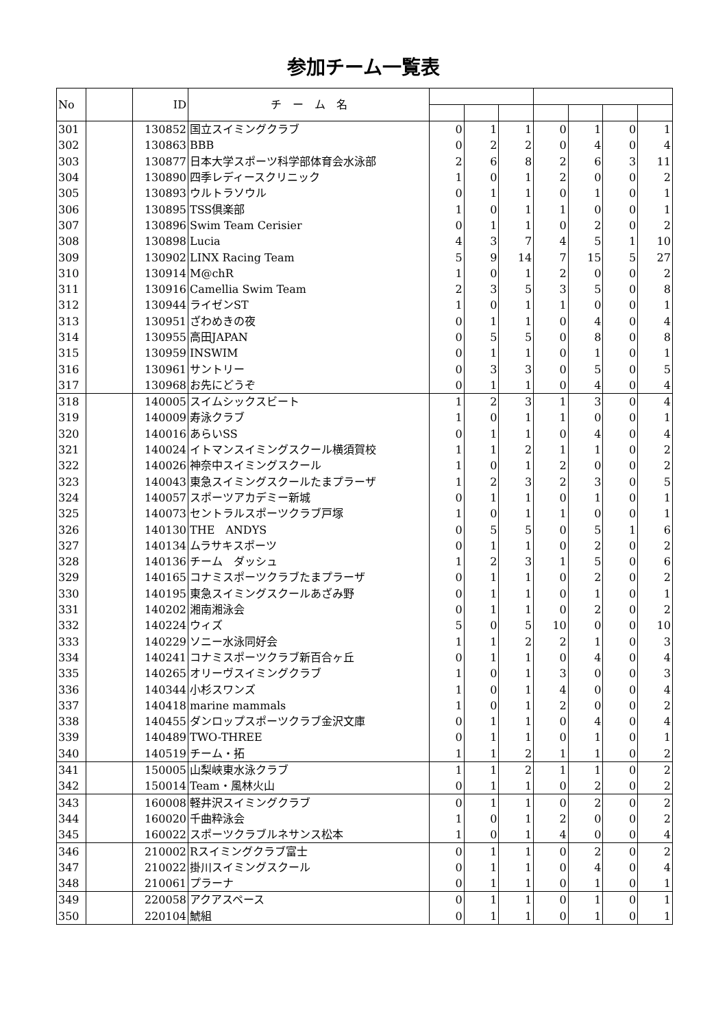参加チーム一覧表
| No | | ID | チ ー ム 名 | | | | | | | |
| --- | --- | --- | --- | --- | --- | --- | --- | --- | --- | --- |
| 301 | | 130852 | 国立スイミングクラブ | 0 | 1 | 1 | 0 | 1 | 0 | 1 |
| 302 | | 130863 | BBB | 0 | 2 | 2 | 0 | 4 | 0 | 4 |
| 303 | | 130877 | 日本大学スポーツ科学部体育会水泳部 | 2 | 6 | 8 | 2 | 6 | 3 | 11 |
| 304 | | 130890 | 四季レディースクリニック | 1 | 0 | 1 | 2 | 0 | 0 | 2 |
| 305 | | 130893 | ウルトラソウル | 0 | 1 | 1 | 0 | 1 | 0 | 1 |
| 306 | | 130895 | TSS倶楽部 | 1 | 0 | 1 | 1 | 0 | 0 | 1 |
| 307 | | 130896 | Swim Team Cerisier | 0 | 1 | 1 | 0 | 2 | 0 | 2 |
| 308 | | 130898 | Lucia | 4 | 3 | 7 | 4 | 5 | 1 | 10 |
| 309 | | 130902 | LINX Racing Team | 5 | 9 | 14 | 7 | 15 | 5 | 27 |
| 310 | | 130914 | M@chR | 1 | 0 | 1 | 2 | 0 | 0 | 2 |
| 311 | | 130916 | Camellia Swim Team | 2 | 3 | 5 | 3 | 5 | 0 | 8 |
| 312 | | 130944 | ライゼンST | 1 | 0 | 1 | 1 | 0 | 0 | 1 |
| 313 | | 130951 | ざわめきの夜 | 0 | 1 | 1 | 0 | 4 | 0 | 4 |
| 314 | | 130955 | 高田JAPAN | 0 | 5 | 5 | 0 | 8 | 0 | 8 |
| 315 | | 130959 | INSWIM | 0 | 1 | 1 | 0 | 1 | 0 | 1 |
| 316 | | 130961 | サントリー | 0 | 3 | 3 | 0 | 5 | 0 | 5 |
| 317 | | 130968 | お先にどうぞ | 0 | 1 | 1 | 0 | 4 | 0 | 4 |
| 318 | | 140005 | スイムシックスビート | 1 | 2 | 3 | 1 | 3 | 0 | 4 |
| 319 | | 140009 | 寿泳クラブ | 1 | 0 | 1 | 1 | 0 | 0 | 1 |
| 320 | | 140016 | あらいSS | 0 | 1 | 1 | 0 | 4 | 0 | 4 |
| 321 | | 140024 | イトマンスイミングスクール横須賀校 | 1 | 1 | 2 | 1 | 1 | 0 | 2 |
| 322 | | 140026 | 神奈中スイミングスクール | 1 | 0 | 1 | 2 | 0 | 0 | 2 |
| 323 | | 140043 | 東急スイミングスクールたまプラーザ | 1 | 2 | 3 | 2 | 3 | 0 | 5 |
| 324 | | 140057 | スポーツアカデミー新城 | 0 | 1 | 1 | 0 | 1 | 0 | 1 |
| 325 | | 140073 | セントラルスポーツクラブ戸塚 | 1 | 0 | 1 | 1 | 0 | 0 | 1 |
| 326 | | 140130 | THE ANDYS | 0 | 5 | 5 | 0 | 5 | 1 | 6 |
| 327 | | 140134 | ムラサキスポーツ | 0 | 1 | 1 | 0 | 2 | 0 | 2 |
| 328 | | 140136 | チーム ダッシュ | 1 | 2 | 3 | 1 | 5 | 0 | 6 |
| 329 | | 140165 | コナミスポーツクラブたまプラーザ | 0 | 1 | 1 | 0 | 2 | 0 | 2 |
| 330 | | 140195 | 東急スイミングスクールあざみ野 | 0 | 1 | 1 | 0 | 1 | 0 | 1 |
| 331 | | 140202 | 湘南湘泳会 | 0 | 1 | 1 | 0 | 2 | 0 | 2 |
| 332 | | 140224 | ウィズ | 5 | 0 | 5 | 10 | 0 | 0 | 10 |
| 333 | | 140229 | ソニー水泳同好会 | 1 | 1 | 2 | 2 | 1 | 0 | 3 |
| 334 | | 140241 | コナミスポーツクラブ新百合ヶ丘 | 0 | 1 | 1 | 0 | 4 | 0 | 4 |
| 335 | | 140265 | オリーヴスイミングクラブ | 1 | 0 | 1 | 3 | 0 | 0 | 3 |
| 336 | | 140344 | 小杉スワンズ | 1 | 0 | 1 | 4 | 0 | 0 | 4 |
| 337 | | 140418 | marine mammals | 1 | 0 | 1 | 2 | 0 | 0 | 2 |
| 338 | | 140455 | ダンロップスポーツクラブ金沢文庫 | 0 | 1 | 1 | 0 | 4 | 0 | 4 |
| 339 | | 140489 | TWO-THREE | 0 | 1 | 1 | 0 | 1 | 0 | 1 |
| 340 | | 140519 | チーム・拓 | 1 | 1 | 2 | 1 | 1 | 0 | 2 |
| 341 | | 150005 | 山梨峡東水泳クラブ | 1 | 1 | 2 | 1 | 1 | 0 | 2 |
| 342 | | 150014 | Team・風林火山 | 0 | 1 | 1 | 0 | 2 | 0 | 2 |
| 343 | | 160008 | 軽井沢スイミングクラブ | 0 | 1 | 1 | 0 | 2 | 0 | 2 |
| 344 | | 160020 | 千曲粋泳会 | 1 | 0 | 1 | 2 | 0 | 0 | 2 |
| 345 | | 160022 | スポーツクラブルネサンス松本 | 1 | 0 | 1 | 4 | 0 | 0 | 4 |
| 346 | | 210002 | Rスイミングクラブ富士 | 0 | 1 | 1 | 0 | 2 | 0 | 2 |
| 347 | | 210022 | 掛川スイミングスクール | 0 | 1 | 1 | 0 | 4 | 0 | 4 |
| 348 | | 210061 | プラーナ | 0 | 1 | 1 | 0 | 1 | 0 | 1 |
| 349 | | 220058 | アクアスペース | 0 | 1 | 1 | 0 | 1 | 0 | 1 |
| 350 | | 220104 | 鯱組 | 0 | 1 | 1 | 0 | 1 | 0 | 1 |